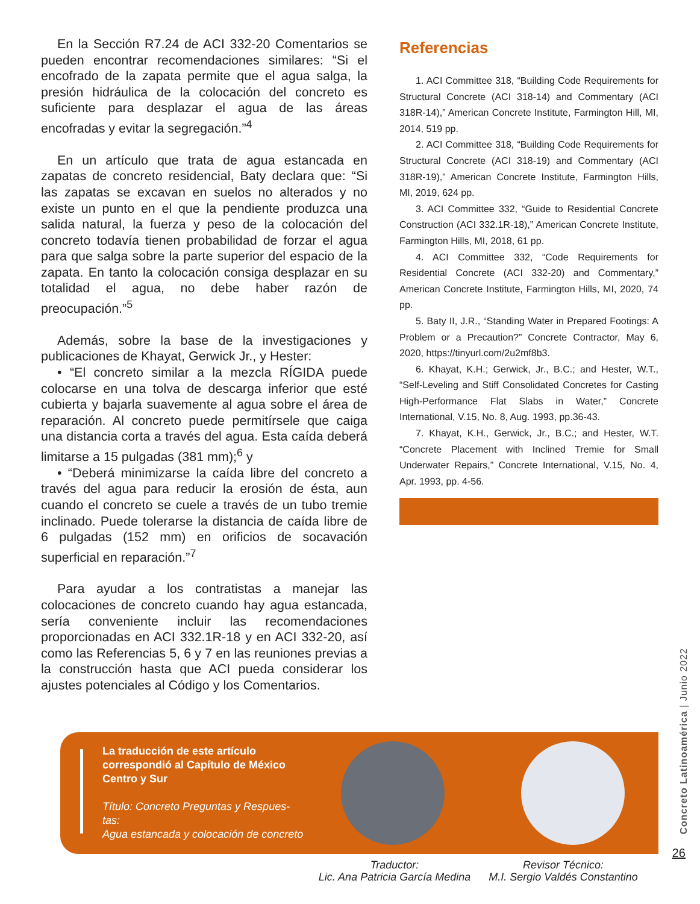En la Sección R7.24 de ACI 332-20 Comentarios se pueden encontrar recomendaciones similares: “Si el encofrado de la zapata permite que el agua salga, la presión hidráulica de la colocación del concreto es suficiente para desplazar el agua de las áreas encofradas y evitar la segregación.”<sup>4</sup>
En un artículo que trata de agua estancada en zapatas de concreto residencial, Baty declara que: “Si las zapatas se excavan en suelos no alterados y no existe un punto en el que la pendiente produzca una salida natural, la fuerza y peso de la colocación del concreto todavía tienen probabilidad de forzar el agua para que salga sobre la parte superior del espacio de la zapata. En tanto la colocación consiga desplazar en su totalidad el agua, no debe haber razón de preocupación.”<sup>5</sup>
Además, sobre la base de la investigaciones y publicaciones de Khayat, Gerwick Jr., y Hester:
• “El concreto similar a la mezcla RÍGIDA puede colocarse en una tolva de descarga inferior que esté cubierta y bajarla suavemente al agua sobre el área de reparación. Al concreto puede permitírsele que caiga una distancia corta a través del agua. Esta caída deberá limitarse a 15 pulgadas (381 mm);<sup>6</sup> y
• “Deberá minimizarse la caída libre del concreto a través del agua para reducir la erosión de ésta, aun cuando el concreto se cuele a través de un tubo tremie inclinado. Puede tolerarse la distancia de caída libre de 6 pulgadas (152 mm) en orificios de socavación superficial en reparación.”<sup>7</sup>
Para ayudar a los contratistas a manejar las colocaciones de concreto cuando hay agua estancada, sería conveniente incluir las recomendaciones proporcionadas en ACI 332.1R-18 y en ACI 332-20, así como las Referencias 5, 6 y 7 en las reuniones previas a la construcción hasta que ACI pueda considerar los ajustes potenciales al Código y los Comentarios.
Referencias
1. ACI Committee 318, “Building Code Requirements for Structural Concrete (ACI 318-14) and Commentary (ACI 318R-14),” American Concrete Institute, Farmington Hill, MI, 2014, 519 pp.
2. ACI Committee 318, “Building Code Requirements for Structural Concrete (ACI 318-19) and Commentary (ACI 318R-19),” American Concrete Institute, Farmington Hills, MI, 2019, 624 pp.
3. ACI Committee 332, “Guide to Residential Concrete Construction (ACI 332.1R-18),” American Concrete Institute, Farmington Hills, MI, 2018, 61 pp.
4. ACI Committee 332, “Code Requirements for Residential Concrete (ACI 332-20) and Commentary,” American Concrete Institute, Farmington Hills, MI, 2020, 74 pp.
5. Baty II, J.R., “Standing Water in Prepared Footings: A Problem or a Precaution?” Concrete Contractor, May 6, 2020, https://tinyurl.com/2u2mf8b3.
6. Khayat, K.H.; Gerwick, Jr., B.C.; and Hester, W.T., “Self-Leveling and Stiff Consolidated Concretes for Casting High-Performance Flat Slabs in Water,” Concrete International, V.15, No. 8, Aug. 1993, pp.36-43.
7. Khayat, K.H., Gerwick, Jr., B.C.; and Hester, W.T. “Concrete Placement with Inclined Tremie for Small Underwater Repairs,” Concrete International, V.15, No. 4, Apr. 1993, pp. 4-56.
La traducción de este artículo correspondió al Capítulo de México Centro y Sur
Título: Concreto Preguntas y Respues-tas:
Agua estancada y colocación de concreto
Traductor:
Lic. Ana Patricia García Medina
Revisor Técnico:
M.I. Sergio Valdés Constantino
Concreto Latinoamérica | Junio 2022
26